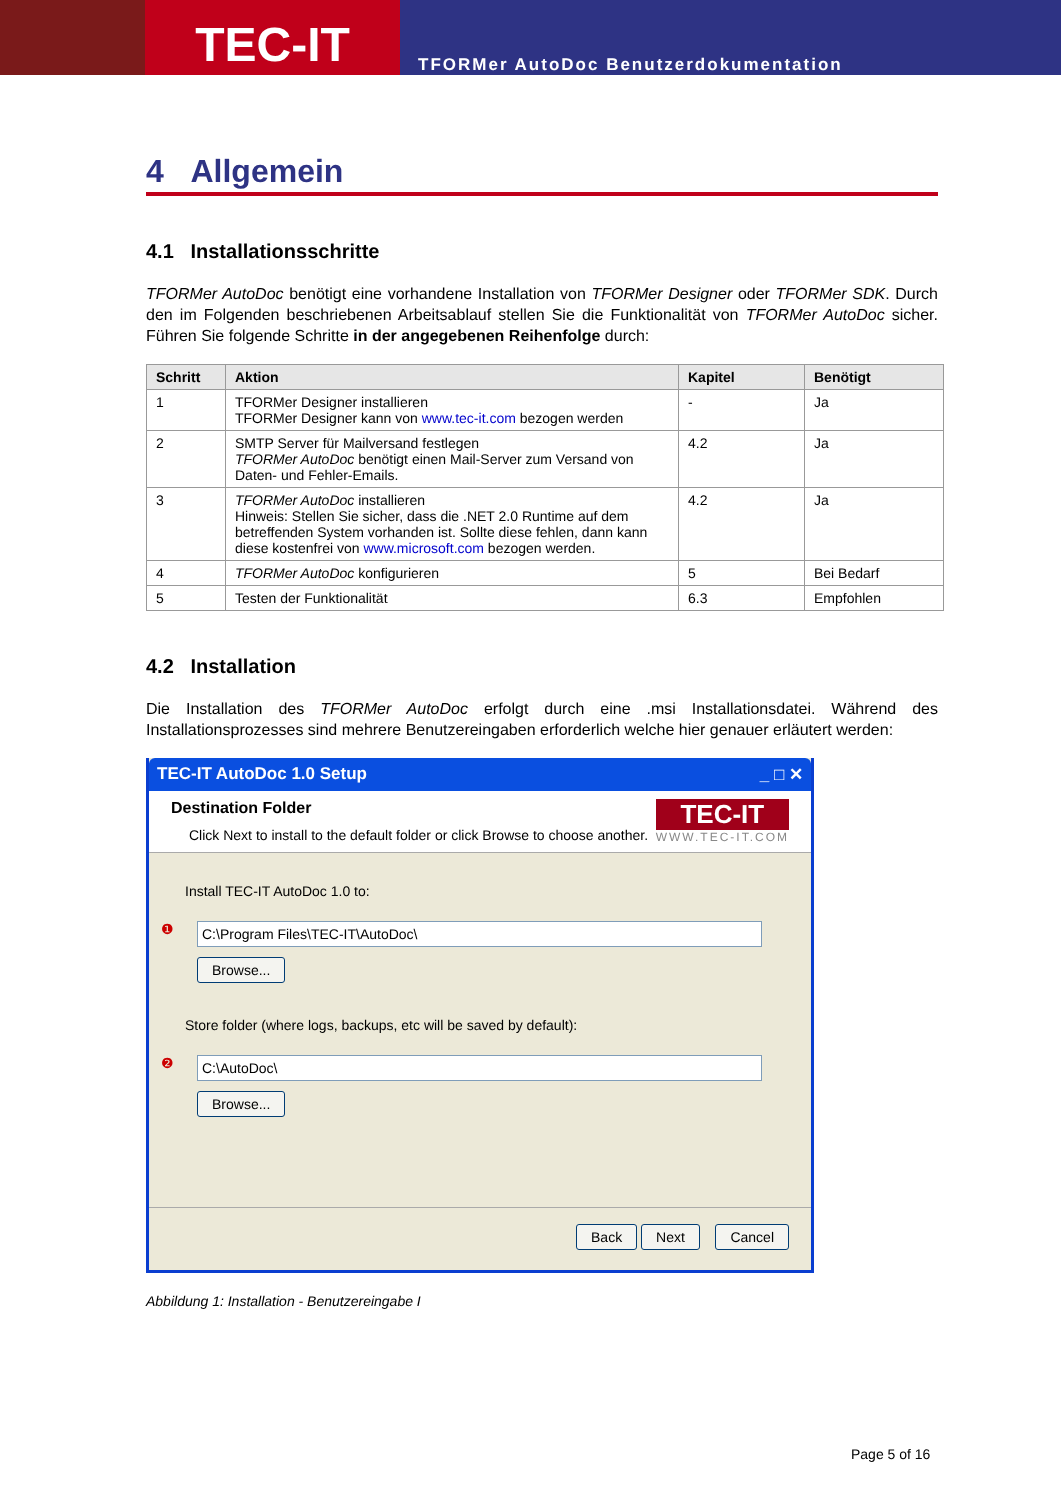TEC-IT
TFORMer AutoDoc Benutzerdokumentation
4 Allgemein
4.1 Installationsschritte
TFORMer AutoDoc benötigt eine vorhandene Installation von TFORMer Designer oder TFORMer SDK. Durch den im Folgenden beschriebenen Arbeitsablauf stellen Sie die Funktionalität von TFORMer AutoDoc sicher. Führen Sie folgende Schritte in der angegebenen Reihenfolge durch:
| Schritt | Aktion | Kapitel | Benötigt |
| --- | --- | --- | --- |
| 1 | TFORMer Designer installieren TFORMer Designer kann von www.tec-it.com bezogen werden | - | Ja |
| 2 | SMTP Server für Mailversand festlegen TFORMer AutoDoc benötigt einen Mail-Server zum Versand von Daten- und Fehler-Emails. | 4.2 | Ja |
| 3 | TFORMer AutoDoc installieren Hinweis: Stellen Sie sicher, dass die .NET 2.0 Runtime auf dem betreffenden System vorhanden ist. Sollte diese fehlen, dann kann diese kostenfrei von www.microsoft.com bezogen werden. | 4.2 | Ja |
| 4 | TFORMer AutoDoc konfigurieren | 5 | Bei Bedarf |
| 5 | Testen der Funktionalität | 6.3 | Empfohlen |
4.2 Installation
Die Installation des TFORMer AutoDoc erfolgt durch eine .msi Installationsdatei. Während des Installationsprozesses sind mehrere Benutzereingaben erforderlich welche hier genauer erläutert werden:
TEC-IT AutoDoc 1.0 Setup _ □ ✕
Destination Folder
Click Next to install to the default folder or click Browse to choose another.
TEC-IT
WWW.TEC-IT.COM
Install TEC-IT AutoDoc 1.0 to:
❶
C:\Program Files\TEC-IT\AutoDoc\
Browse...
Store folder (where logs, backups, etc will be saved by default):
❷
C:\AutoDoc\
Browse...
Back Next Cancel
Abbildung 1: Installation - Benutzereingabe I
Page 5 of 16